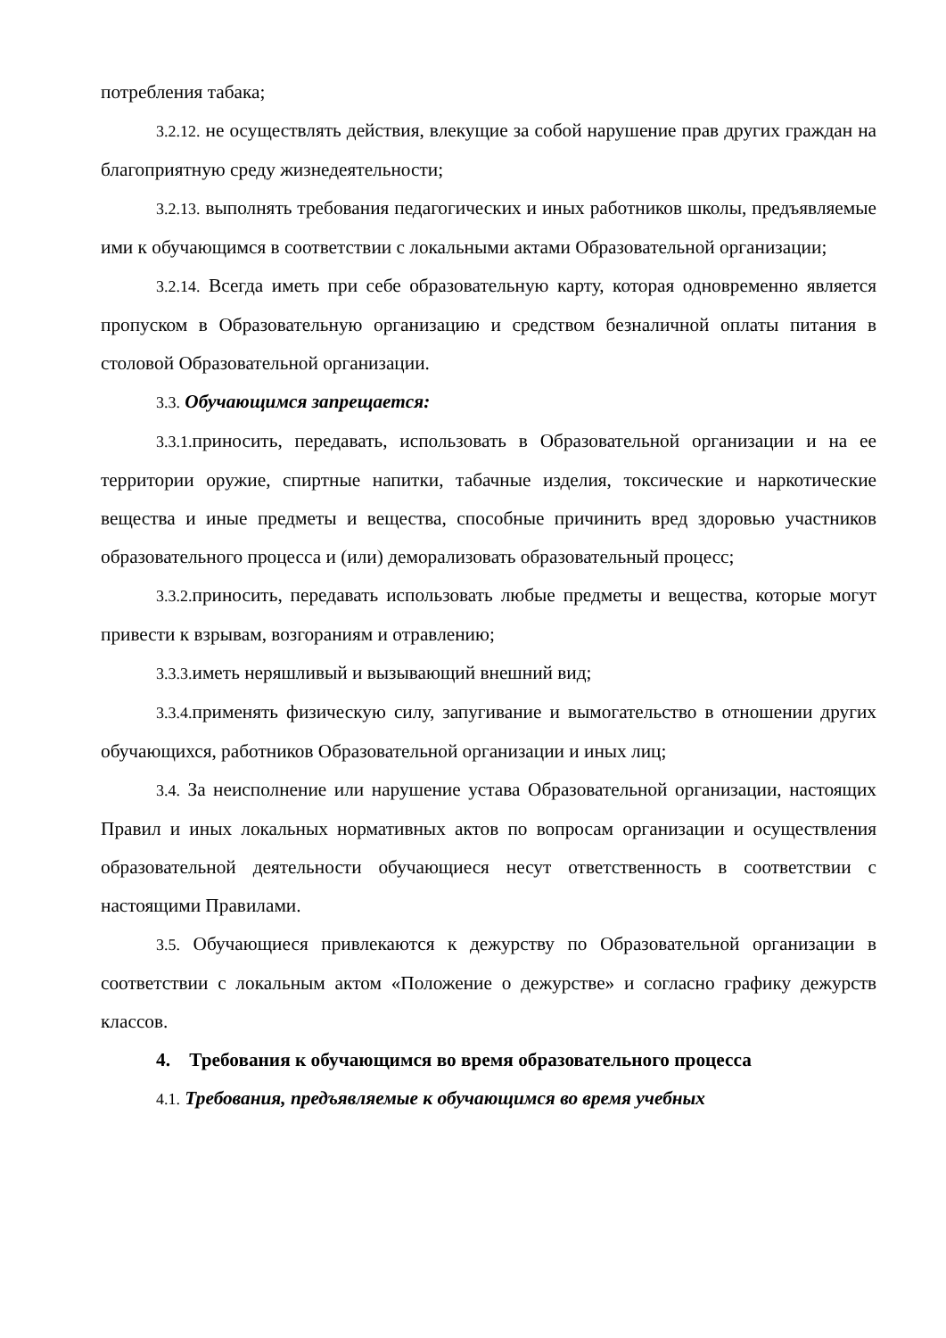потребления табака;
3.2.12. не осуществлять действия, влекущие за собой нарушение прав других граждан на благоприятную среду жизнедеятельности;
3.2.13. выполнять требования педагогических и иных работников школы, предъявляемые ими к обучающимся в соответствии с локальными актами Образовательной организации;
3.2.14. Всегда иметь при себе образовательную карту, которая одновременно является пропуском в Образовательную организацию и средством безналичной оплаты питания в столовой Образовательной организации.
3.3. Обучающимся запрещается:
3.3.1. приносить, передавать, использовать в Образовательной организации и на ее территории оружие, спиртные напитки, табачные изделия, токсические и наркотические вещества и иные предметы и вещества, способные причинить вред здоровью участников образовательного процесса и (или) деморализовать образовательный процесс;
3.3.2. приносить, передавать использовать любые предметы и вещества, которые могут привести к взрывам, возгораниям и отравлению;
3.3.3. иметь неряшливый и вызывающий внешний вид;
3.3.4. применять физическую силу, запугивание и вымогательство в отношении других обучающихся, работников Образовательной организации и иных лиц;
3.4. За неисполнение или нарушение устава Образовательной организации, настоящих Правил и иных локальных нормативных актов по вопросам организации и осуществления образовательной деятельности обучающиеся несут ответственность в соответствии с настоящими Правилами.
3.5. Обучающиеся привлекаются к дежурству по Образовательной организации в соответствии с локальным актом «Положение о дежурстве» и согласно графику дежурств классов.
4. Требования к обучающимся во время образовательного процесса
4.1. Требования, предъявляемые к обучающимся во время учебных